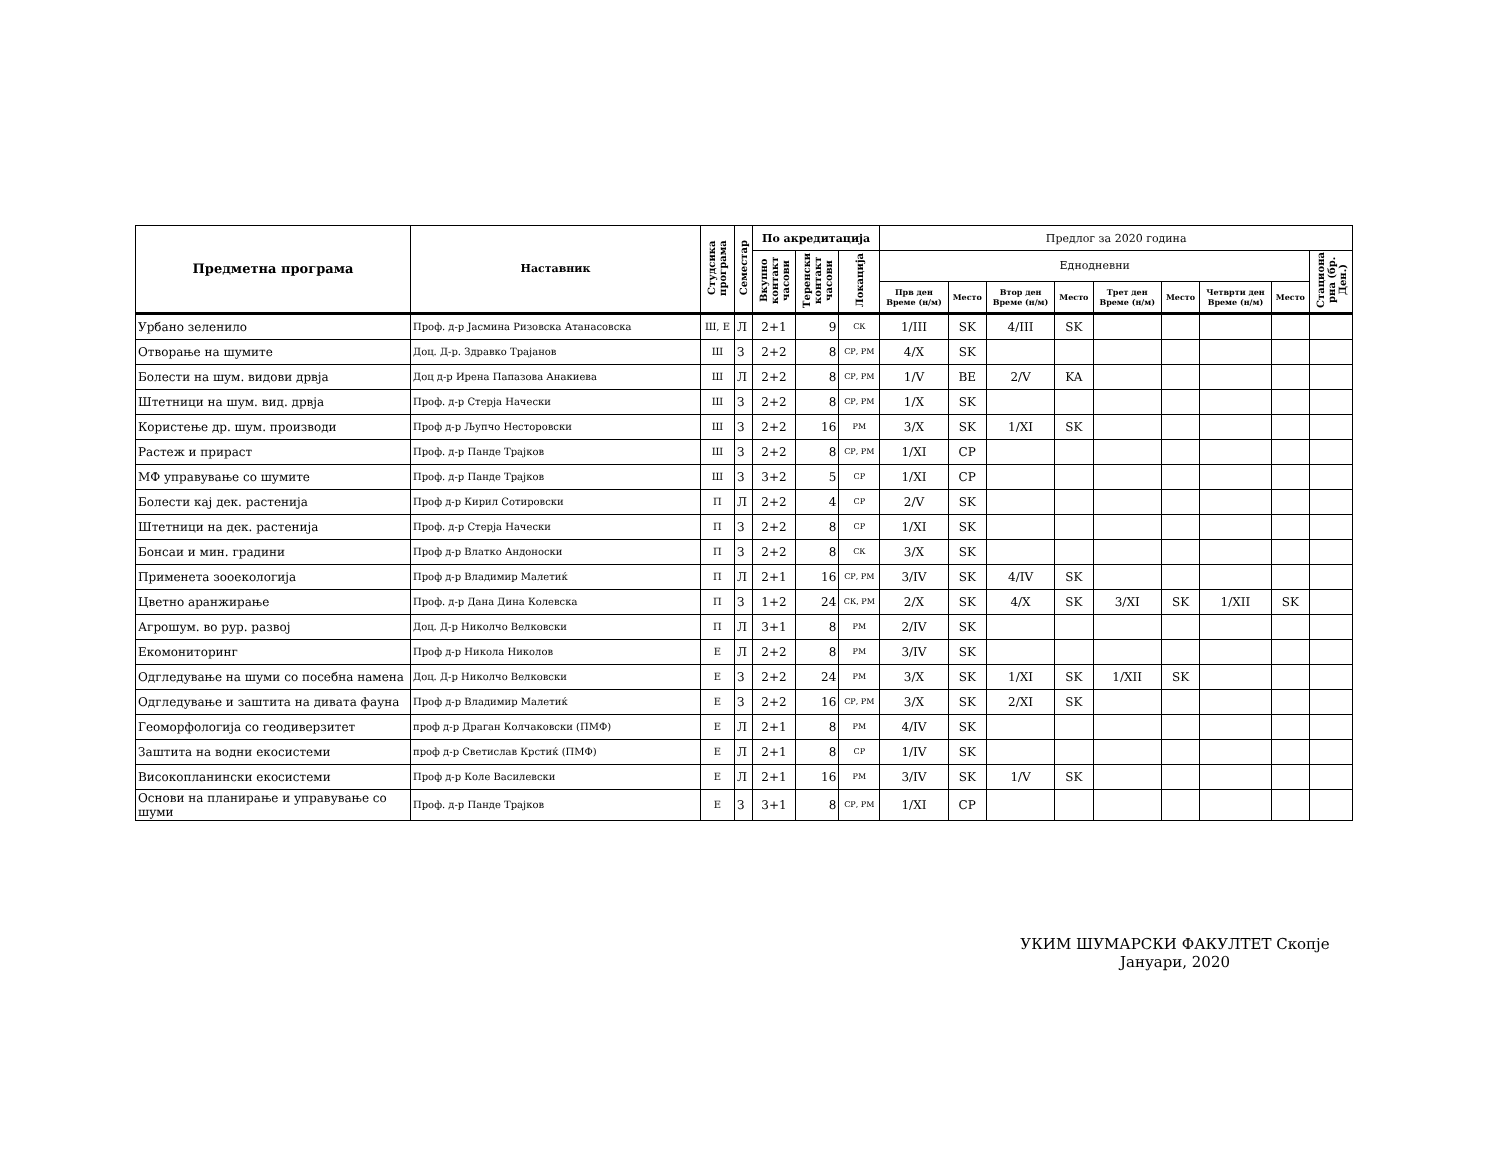| Предметна програма | Наставник | Студсика програма | Семестар | По акредитација | | | Предлог за 2020 година | | | | | | | | |
| --- | --- | --- | --- | --- | --- | --- | --- | --- | --- | --- | --- | --- | --- | --- | --- |
| | | | | Вкупно контакт часови | Теренски контакт часови | Локација | Еднодневни | | | | | | | | Стациона рна (бр. Ден.) |
| | | | | | | | Прв ден Време (н/м) | Место | Втор ден Време (н/м) | Место | Трет ден Време (н/м) | Место | Четврти ден Време (н/м) | Место | |
| Урбано зеленило | Проф. д-р Јасмина Ризовска Атанасовска | Ш, Е | Л | 2+1 | 9 | СК | 1/III | SK | 4/III | SK | | | | | |
| Отворање на шумите | Доц. Д-р. Здравко Трајанов | Ш | З | 2+2 | 8 | СР, РМ | 4/X | SK | | | | | | | |
| Болести на шум. видови дрвја | Доц д-р Ирена Папазова Анакиева | Ш | Л | 2+2 | 8 | СР, РМ | 1/V | BE | 2/V | KA | | | | | |
| Штетници на шум. вид. дрвја | Проф. д-р Стерја Начески | Ш | З | 2+2 | 8 | СР, РМ | 1/X | SK | | | | | | | |
| Користење др. шум. производи | Проф д-р Љупчо Несторовски | Ш | З | 2+2 | 16 | РМ | 3/X | SK | 1/XI | SK | | | | | |
| Растеж и прираст | Проф. д-р Панде Трајков | Ш | З | 2+2 | 8 | СР, РМ | 1/XI | CP | | | | | | | |
| МФ управување со шумите | Проф. д-р Панде Трајков | Ш | З | 3+2 | 5 | СР | 1/XI | CP | | | | | | | |
| Болести кај дек. растенија | Проф д-р Кирил Сотировски | П | Л | 2+2 | 4 | СР | 2/V | SK | | | | | | | |
| Штетници на дек. растенија | Проф. д-р Стерја Начески | П | З | 2+2 | 8 | СР | 1/XI | SK | | | | | | | |
| Бонсаи и мин. градини | Проф д-р Влатко Андоноски | П | З | 2+2 | 8 | СК | 3/X | SK | | | | | | | |
| Применета зооекологија | Проф д-р Владимир Малетиќ | П | Л | 2+1 | 16 | СР, РМ | 3/IV | SK | 4/IV | SK | | | | | |
| Цветно аранжирање | Проф. д-р Дана Дина Колевска | П | З | 1+2 | 24 | СК, РМ | 2/X | SK | 4/X | SK | 3/XI | SK | 1/XII | SK | |
| Агрошум. во рур. развој | Доц. Д-р Николчо Велковски | П | Л | 3+1 | 8 | РМ | 2/IV | SK | | | | | | | |
| Екомониторинг | Проф д-р Никола Николов | Е | Л | 2+2 | 8 | РМ | 3/IV | SK | | | | | | | |
| Одгледување на шуми со посебна намена | Доц. Д-р Николчо Велковски | Е | З | 2+2 | 24 | РМ | 3/X | SK | 1/XI | SK | 1/XII | SK | | | |
| Одгледување и заштита на дивата фауна | Проф д-р Владимир Малетиќ | Е | З | 2+2 | 16 | СР, РМ | 3/X | SK | 2/XI | SK | | | | | |
| Геоморфологија со геодиверзитет | проф д-р Драган Колчаковски (ПМФ) | Е | Л | 2+1 | 8 | РМ | 4/IV | SK | | | | | | | |
| Заштита на водни екосистеми | проф д-р Светислав Крстиќ (ПМФ) | Е | Л | 2+1 | 8 | СР | 1/IV | SK | | | | | | | |
| Високопланински екосистеми | Проф д-р Коле Василевски | Е | Л | 2+1 | 16 | РМ | 3/IV | SK | 1/V | SK | | | | | |
| Основи на планирање и управување со шуми | Проф. д-р Панде Трајков | Е | З | 3+1 | 8 | СР, РМ | 1/XI | CP | | | | | | | |
УКИМ ШУМАРСКИ ФАКУЛТЕТ Скопје
Јануари, 2020